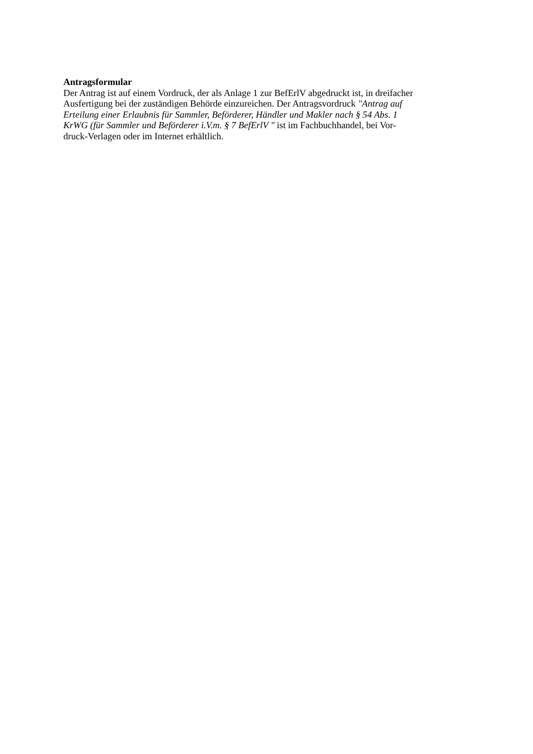Antragsformular
Der Antrag ist auf einem Vordruck, der als Anlage 1 zur BefErlV abgedruckt ist, in dreifacher
Ausfertigung bei der zuständigen Behörde einzureichen. Der Antragsvordruck "Antrag auf
Erteilung einer Erlaubnis für Sammler, Beförderer, Händler und Makler nach § 54 Abs. 1
KrWG (für Sammler und Beförderer i.V.m. § 7 BefErlV " ist im Fachbuchhandel, bei Vor-
druck-Verlagen oder im Internet erhältlich.